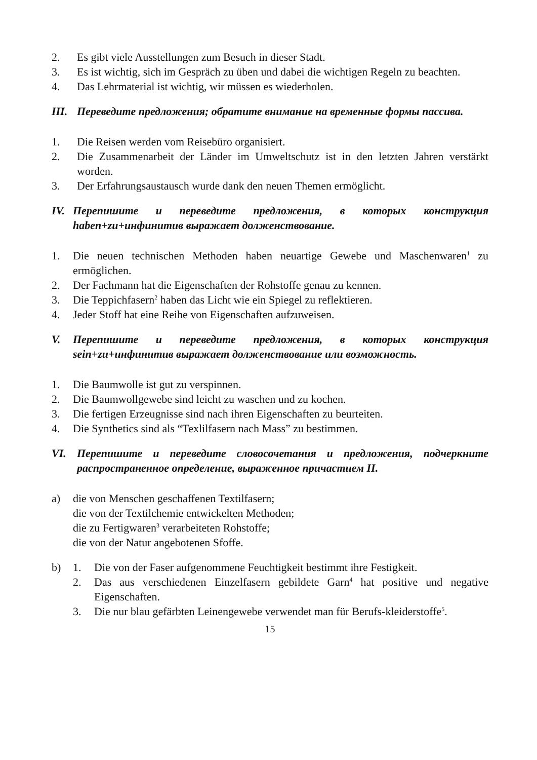2. Es gibt viele Ausstellungen zum Besuch in dieser Stadt.
3. Es ist wichtig, sich im Gespräch zu üben und dabei die wichtigen Regeln zu beachten.
4. Das Lehrmaterial ist wichtig, wir müssen es wiederholen.
III. Переведите предложения; обратите внимание на временные формы пассива.
1. Die Reisen werden vom Reisebüro organisiert.
2. Die Zusammenarbeit der Länder im Umweltschutz ist in den letzten Jahren verstärkt worden.
3. Der Erfahrungsaustausch wurde dank den neuen Themen ermöglicht.
IV. Перепишите и переведите предложения, в которых конструкция haben+zu+инфинитив выражает долженствование.
1. Die neuen technischen Methoden haben neuartige Gewebe und Maschenwaren<sup>1</sup> zu ermöglichen.
2. Der Fachmann hat die Eigenschaften der Rohstoffe genau zu kennen.
3. Die Teppichfasern<sup>2</sup> haben das Licht wie ein Spiegel zu reflektieren.
4. Jeder Stoff hat eine Reihe von Eigenschaften aufzuweisen.
V. Перепишите и переведите предложения, в которых конструкция sein+zu+инфинитив выражает долженствование или возможность.
1. Die Baumwolle ist gut zu verspinnen.
2. Die Baumwollgewebe sind leicht zu waschen und zu kochen.
3. Die fertigen Erzeugnisse sind nach ihren Eigenschaften zu beurteiten.
4. Die Synthetics sind als “Texlilfasern nach Mass” zu bestimmen.
VI. Перепишите и переведите словосочетания и предложения, подчеркните распространенное определение, выраженное причастием II.
a) die von Menschen geschaffenen Textilfasern;
die von der Textilchemie entwickelten Methoden;
die zu Fertigwaren<sup>3</sup> verarbeiteten Rohstoffe;
die von der Natur angebotenen Sfoffe.
b) 1. Die von der Faser aufgenommene Feuchtigkeit bestimmt ihre Festigkeit.
2. Das aus verschiedenen Einzelfasern gebildete Garn<sup>4</sup> hat positive und negative Eigenschaften.
3. Die nur blau gefärbten Leinengewebe verwendet man für Berufs-kleiderstoffe<sup>5</sup>.
15